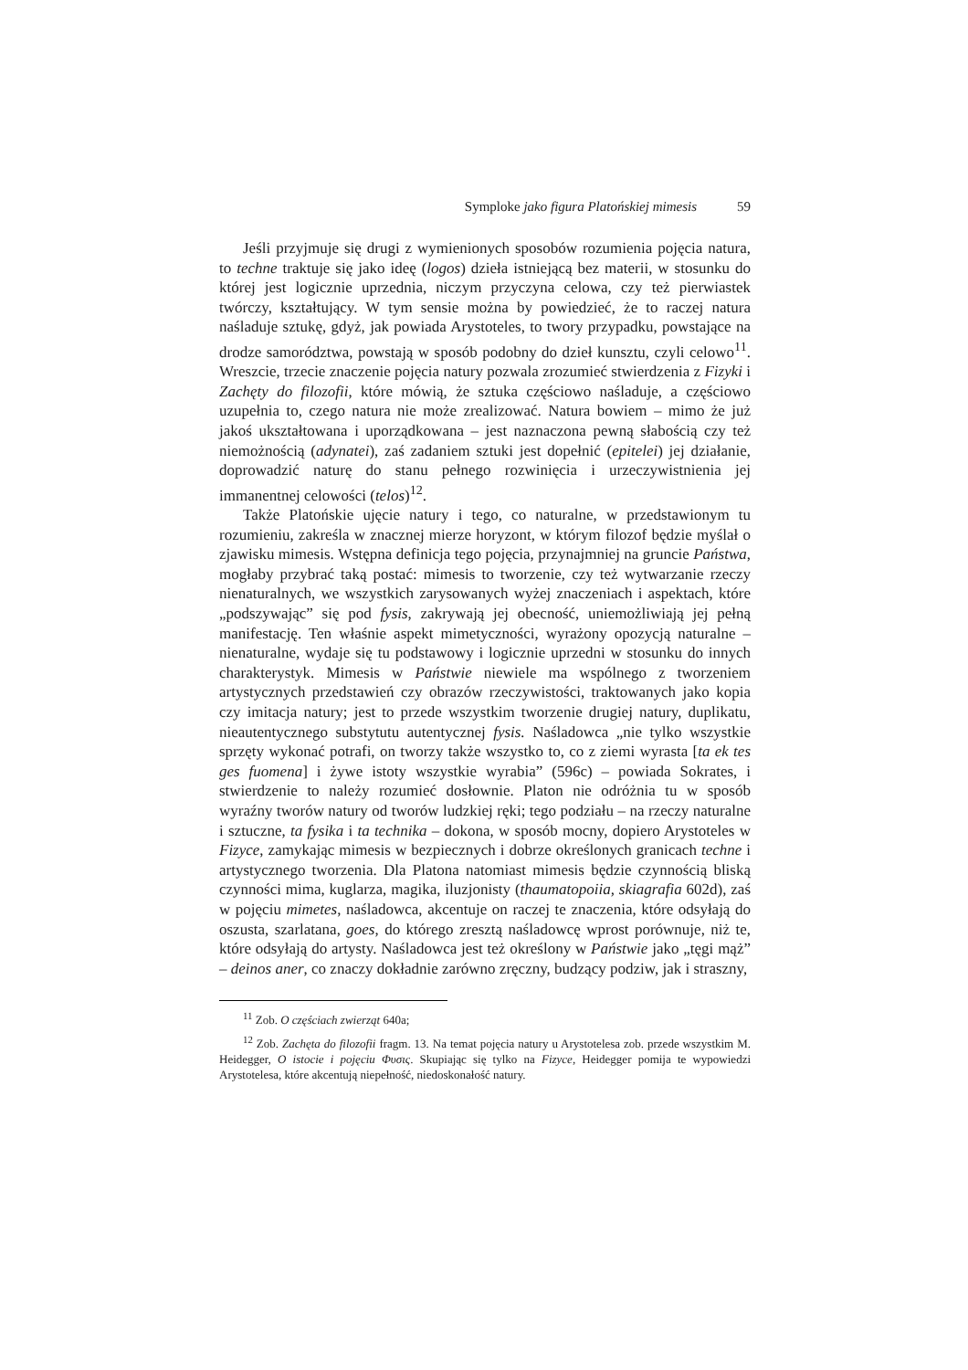Symploke jako figura Platońskiej mimesis 59
Jeśli przyjmuje się drugi z wymienionych sposobów rozumienia pojęcia natura, to techne traktuje się jako ideę (logos) dzieła istniejącą bez materii, w stosunku do której jest logicznie uprzednia, niczym przyczyna celowa, czy też pierwiastek twórczy, kształtujący. W tym sensie można by powiedzieć, że to raczej natura naśladuje sztukę, gdyż, jak powiada Arystoteles, to twory przypadku, powstające na drodze samorództwa, powstają w sposób podobny do dzieł kunsztu, czyli celowo<sup>11</sup>. Wreszcie, trzecie znaczenie pojęcia natury pozwala zrozumieć stwierdzenia z Fizyki i Zachęty do filozofii, które mówią, że sztuka częściowo naśladuje, a częściowo uzupełnia to, czego natura nie może zrealizować. Natura bowiem – mimo że już jakoś ukształtowana i uporządkowana – jest naznaczona pewną słabością czy też niemożnością (adynatei), zaś zadaniem sztuki jest dopełnić (epitelei) jej działanie, doprowadzić naturę do stanu pełnego rozwinięcia i urzeczywistnienia jej immanentnej celowości (telos)<sup>12</sup>.
Także Platońskie ujęcie natury i tego, co naturalne, w przedstawionym tu rozumieniu, zakreśla w znacznej mierze horyzont, w którym filozof będzie myślał o zjawisku mimesis. Wstępna definicja tego pojęcia, przynajmniej na gruncie Państwa, mogłaby przybrać taką postać: mimesis to tworzenie, czy też wytwarzanie rzeczy nienaturalnych, we wszystkich zarysowanych wyżej znaczeniach i aspektach, które „podszywając” się pod fysis, zakrywają jej obecność, uniemożliwiają jej pełną manifestację. Ten właśnie aspekt mimetyczności, wyrażony opozycją naturalne – nienaturalne, wydaje się tu podstawowy i logicznie uprzedni w stosunku do innych charakterystyk. Mimesis w Państwie niewiele ma wspólnego z tworzeniem artystycznych przedstawień czy obrazów rzeczywistości, traktowanych jako kopia czy imitacja natury; jest to przede wszystkim tworzenie drugiej natury, duplikatu, nieautentycznego substytutu autentycznej fysis. Naśladowca „nie tylko wszystkie sprzęty wykonać potrafi, on tworzy także wszystko to, co z ziemi wyrasta [ta ek tes ges fuomena] i żywe istoty wszystkie wyrabia” (596c) – powiada Sokrates, i stwierdzenie to należy rozumieć dosłownie. Platon nie odróżnia tu w sposób wyraźny tworów natury od tworów ludzkiej ręki; tego podziału – na rzeczy naturalne i sztuczne, ta fysika i ta technika – dokona, w sposób mocny, dopiero Arystoteles w Fizyce, zamykając mimesis w bezpiecznych i dobrze określonych granicach techne i artystycznego tworzenia. Dla Platona natomiast mimesis będzie czynnością bliską czynności mima, kuglarza, magika, iluzjonisty (thaumatopoiia, skiagrafia 602d), zaś w pojęciu mimetes, naśladowca, akcentuje on raczej te znaczenia, które odsyłają do oszusta, szarlatana, goes, do którego zresztą naśladowcę wprost porównuje, niż te, które odsyłają do artysty. Naśladowca jest też określony w Państwie jako „tęgi mąż” – deinos aner, co znaczy dokładnie zarówno zręczny, budzący podziw, jak i straszny,
<sup>11</sup> Zob. O częściach zwierząt 640a;
<sup>12</sup> Zob. Zachęta do filozofii fragm. 13. Na temat pojęcia natury u Arystotelesa zob. przede wszystkim M. Heidegger, O istocie i pojęciu Φυσις. Skupiając się tylko na Fizyce, Heidegger pomija te wypowiedzi Arystotelesa, które akcentują niepełność, niedoskonałość natury.